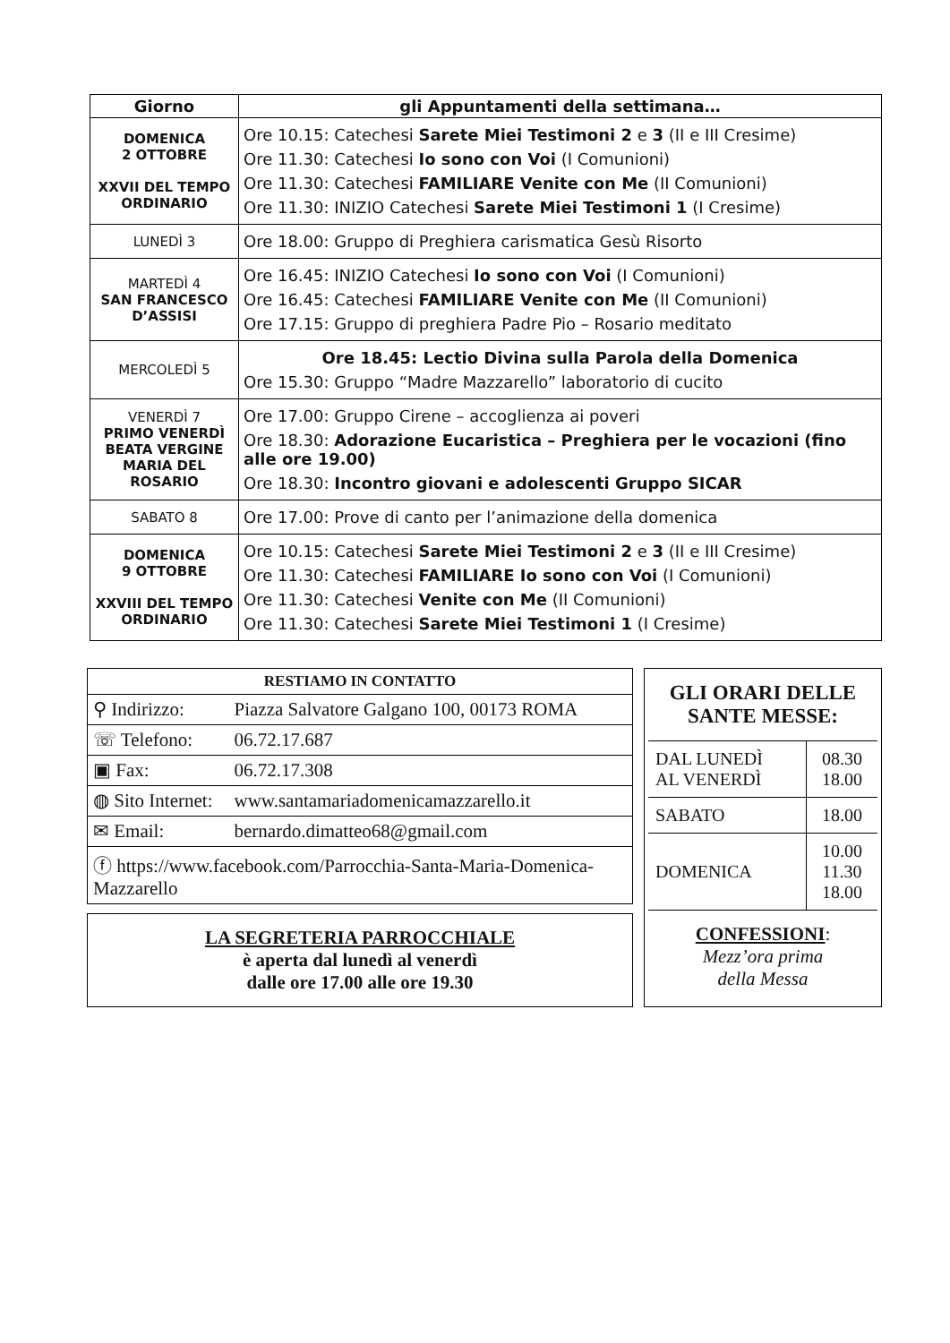| Giorno | gli Appuntamenti della settimana… |
| --- | --- |
| DOMENICA 2 OTTOBRE XXVII DEL TEMPO ORDINARIO | Ore 10.15: Catechesi Sarete Miei Testimoni 2 e 3 (II e III Cresime) Ore 11.30: Catechesi Io sono con Voi (I Comunioni) Ore 11.30: Catechesi FAMILIARE Venite con Me (II Comunioni) Ore 11.30: INIZIO Catechesi Sarete Miei Testimoni 1 (I Cresime) |
| LUNEDÌ 3 | Ore 18.00: Gruppo di Preghiera carismatica Gesù Risorto |
| MARTEDÌ 4 SAN FRANCESCO D’ASSISI | Ore 16.45: INIZIO Catechesi Io sono con Voi (I Comunioni) Ore 16.45: Catechesi FAMILIARE Venite con Me (II Comunioni) Ore 17.15: Gruppo di preghiera Padre Pio – Rosario meditato |
| MERCOLEDÌ 5 | Ore 18.45: Lectio Divina sulla Parola della Domenica Ore 15.30: Gruppo “Madre Mazzarello” laboratorio di cucito |
| VENERDÌ 7 PRIMO VENERDÌ BEATA VERGINE MARIA DEL ROSARIO | Ore 17.00: Gruppo Cirene – accoglienza ai poveri Ore 18.30: Adorazione Eucaristica – Preghiera per le vocazioni (fino alle ore 19.00) Ore 18.30: Incontro giovani e adolescenti Gruppo SICAR |
| SABATO 8 | Ore 17.00: Prove di canto per l’animazione della domenica |
| DOMENICA 9 OTTOBRE XXVIII DEL TEMPO ORDINARIO | Ore 10.15: Catechesi Sarete Miei Testimoni 2 e 3 (II e III Cresime) Ore 11.30: Catechesi FAMILIARE Io sono con Voi (I Comunioni) Ore 11.30: Catechesi Venite con Me (II Comunioni) Ore 11.30: Catechesi Sarete Miei Testimoni 1 (I Cresime) |
| RESTIAMO IN CONTATTO | |
| ⚲ Indirizzo: | Piazza Salvatore Galgano 100, 00173 ROMA |
| ☏ Telefono: | 06.72.17.687 |
| ▣ Fax: | 06.72.17.308 |
| ◍ Sito Internet: | www.santamariadomenicamazzarello.it |
| ✉ Email: | bernardo.dimatteo68@gmail.com |
| ⓕ https://www.facebook.com/Parrocchia-Santa-Maria-Domenica-Mazzarello | |
LA SEGRETERIA PARROCCHIALE
è aperta dal lunedì al venerdì
dalle ore 17.00 alle ore 19.30
GLI ORARI DELLE SANTE MESSE:
| DAL LUNEDÌ AL VENERDÌ | 08.30 18.00 |
| SABATO | 18.00 |
| DOMENICA | 10.00 11.30 18.00 |
CONFESSIONI:
Mezz’ora prima
della Messa